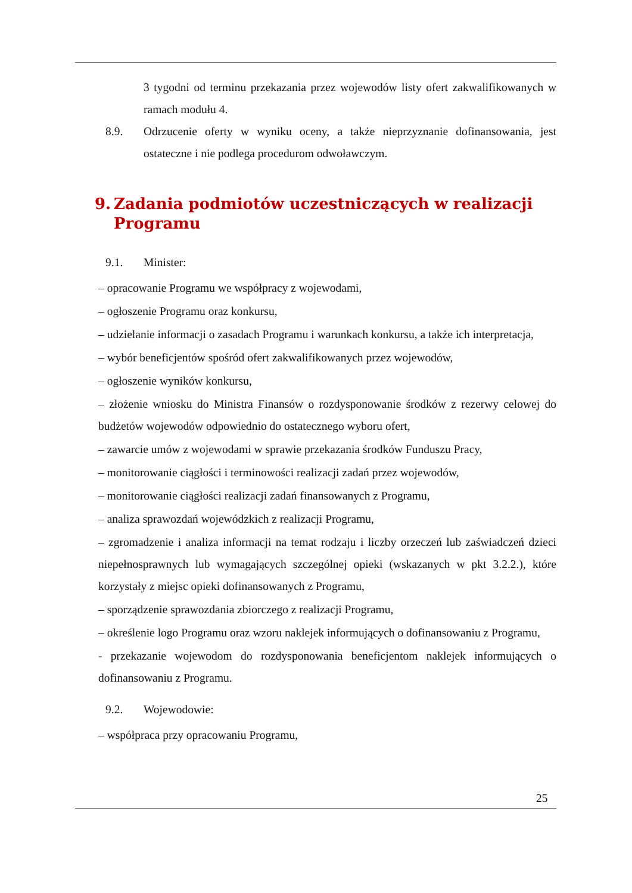3 tygodni od terminu przekazania przez wojewodów listy ofert zakwalifikowanych w ramach modułu 4.
8.9. Odrzucenie oferty w wyniku oceny, a także nieprzyznanie dofinansowania, jest ostateczne i nie podlega procedurom odwoławczym.
9. Zadania podmiotów uczestniczących w realizacji Programu
9.1. Minister:
– opracowanie Programu we współpracy z wojewodami,
– ogłoszenie Programu oraz konkursu,
– udzielanie informacji o zasadach Programu i warunkach konkursu, a także ich interpretacja,
– wybór beneficjentów spośród ofert zakwalifikowanych przez wojewodów,
– ogłoszenie wyników konkursu,
– złożenie wniosku do Ministra Finansów o rozdysponowanie środków z rezerwy celowej do budżetów wojewodów odpowiednio do ostatecznego wyboru ofert,
– zawarcie umów z wojewodami w sprawie przekazania środków Funduszu Pracy,
– monitorowanie ciągłości i terminowości realizacji zadań przez wojewodów,
– monitorowanie ciągłości realizacji zadań finansowanych z Programu,
– analiza sprawozdań wojewódzkich z realizacji Programu,
– zgromadzenie i analiza informacji na temat rodzaju i liczby orzeczeń lub zaświadczeń dzieci niepełnosprawnych lub wymagających szczególnej opieki (wskazanych w pkt 3.2.2.), które korzystały z miejsc opieki dofinansowanych z Programu,
– sporządzenie sprawozdania zbiorczego z realizacji Programu,
– określenie logo Programu oraz wzoru naklejek informujących o dofinansowaniu z Programu,
- przekazanie wojewodom do rozdysponowania beneficjentom naklejek informujących o dofinansowaniu z Programu.
9.2. Wojewodowie:
– współpraca przy opracowaniu Programu,
25